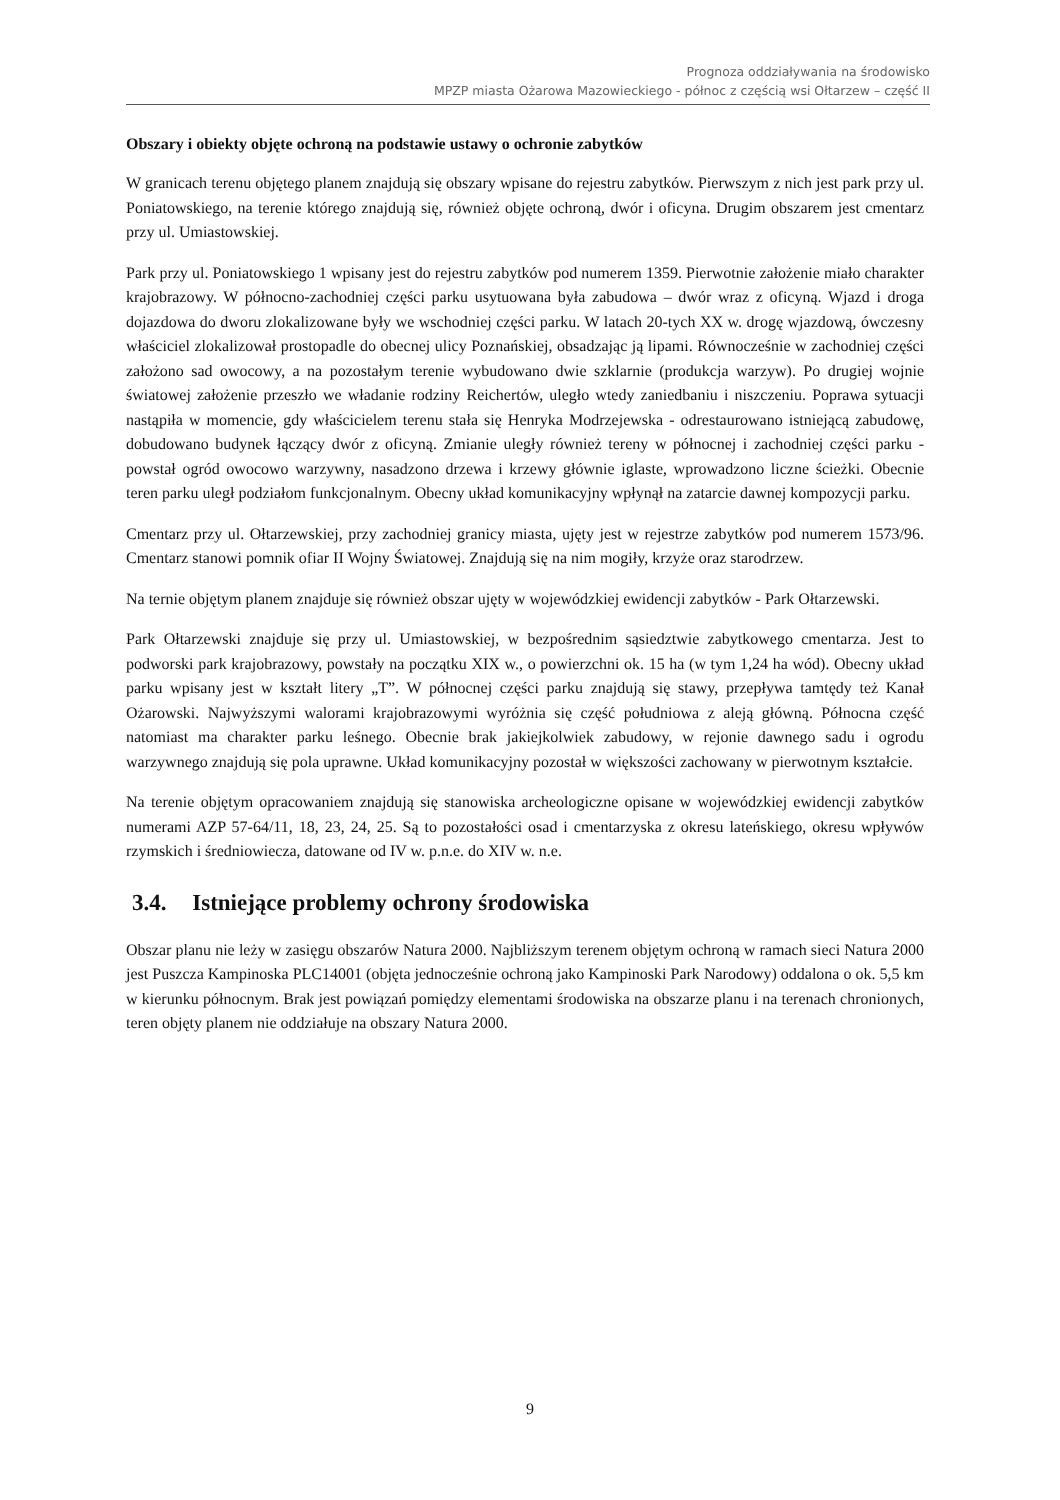Prognoza oddziaływania na środowisko
MPZP miasta Ożarowa Mazowieckiego - północ z częścią wsi Ołtarzew – część II
Obszary i obiekty objęte ochroną na podstawie ustawy o ochronie zabytków
W granicach terenu objętego planem znajdują się obszary wpisane do rejestru zabytków. Pierwszym z nich jest park przy ul. Poniatowskiego, na terenie którego znajdują się, również objęte ochroną, dwór i oficyna. Drugim obszarem jest cmentarz przy ul. Umiastowskiej.
Park przy ul. Poniatowskiego 1 wpisany jest do rejestru zabytków pod numerem 1359. Pierwotnie założenie miało charakter krajobrazowy. W północno-zachodniej części parku usytuowana była zabudowa – dwór wraz z oficyną. Wjazd i droga dojazdowa do dworu zlokalizowane były we wschodniej części parku. W latach 20-tych XX w. drogę wjazdową, ówczesny właściciel zlokalizował prostopadle do obecnej ulicy Poznańskiej, obsadzając ją lipami. Równocześnie w zachodniej części założono sad owocowy, a na pozostałym terenie wybudowano dwie szklarnie (produkcja warzyw). Po drugiej wojnie światowej założenie przeszło we władanie rodziny Reichertów, uległo wtedy zaniedbaniu i niszczeniu. Poprawa sytuacji nastąpiła w momencie, gdy właścicielem terenu stała się Henryka Modrzejewska - odrestaurowano istniejącą zabudowę, dobudowano budynek łączący dwór z oficyną. Zmianie uległy również tereny w północnej i zachodniej części parku - powstał ogród owocowo warzywny, nasadzono drzewa i krzewy głównie iglaste, wprowadzono liczne ścieżki. Obecnie teren parku uległ podziałom funkcjonalnym. Obecny układ komunikacyjny wpłynął na zatarcie dawnej kompozycji parku.
Cmentarz przy ul. Ołtarzewskiej, przy zachodniej granicy miasta, ujęty jest w rejestrze zabytków pod numerem 1573/96. Cmentarz stanowi pomnik ofiar II Wojny Światowej. Znajdują się na nim mogiły, krzyże oraz starodrzew.
Na ternie objętym planem znajduje się również obszar ujęty w wojewódzkiej ewidencji zabytków - Park Ołtarzewski.
Park Ołtarzewski znajduje się przy ul. Umiastowskiej, w bezpośrednim sąsiedztwie zabytkowego cmentarza. Jest to podworski park krajobrazowy, powstały na początku XIX w., o powierzchni ok. 15 ha (w tym 1,24 ha wód). Obecny układ parku wpisany jest w kształt litery „T”. W północnej części parku znajdują się stawy, przepływa tamtędy też Kanał Ożarowski. Najwyższymi walorami krajobrazowymi wyróżnia się część południowa z aleją główną. Północna część natomiast ma charakter parku leśnego. Obecnie brak jakiejkolwiek zabudowy, w rejonie dawnego sadu i ogrodu warzywnego znajdują się pola uprawne. Układ komunikacyjny pozostał w większości zachowany w pierwotnym kształcie.
Na terenie objętym opracowaniem znajdują się stanowiska archeologiczne opisane w wojewódzkiej ewidencji zabytków numerami AZP 57-64/11, 18, 23, 24, 25. Są to pozostałości osad i cmentarzyska z okresu lateńskiego, okresu wpływów rzymskich i średniowiecza, datowane od IV w. p.n.e. do XIV w. n.e.
3.4. Istniejące problemy ochrony środowiska
Obszar planu nie leży w zasięgu obszarów Natura 2000. Najbliższym terenem objętym ochroną w ramach sieci Natura 2000 jest Puszcza Kampinoska PLC14001 (objęta jednocześnie ochroną jako Kampinoski Park Narodowy) oddalona o ok. 5,5 km w kierunku północnym. Brak jest powiązań pomiędzy elementami środowiska na obszarze planu i na terenach chronionych, teren objęty planem nie oddziałuje na obszary Natura 2000.
9